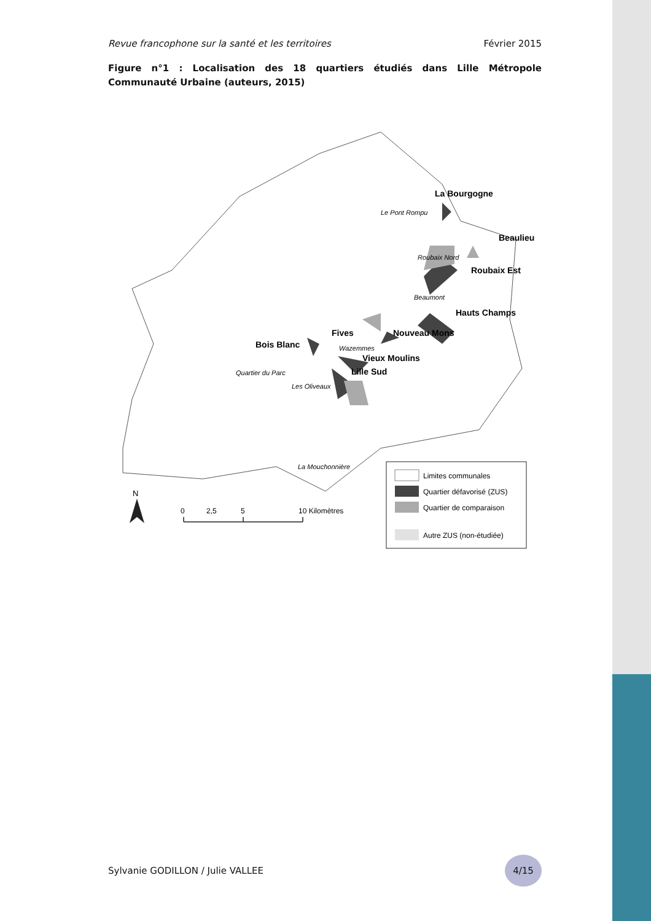Revue francophone sur la santé et les territoires Février 2015
Figure n°1 : Localisation des 18 quartiers étudiés dans Lille Métropole Communauté Urbaine (auteurs, 2015)
La Bourgogne
Le Pont Rompu
Beaulieu
Roubaix Nord
Roubaix Est
Beaumont
Hauts Champs
Fives
Nouveau Mons
Bois Blanc
Wazemmes
Vieux Moulins
Quartier du Parc
Lille Sud
Les Oliveaux
La Mouchonnière
N
0
2,5
5
10 Kilomètres
Limites communales
Quartier défavorisé (ZUS)
Quartier de comparaison
Autre ZUS (non-étudiée)
Sylvanie GODILLON / Julie VALLEE 4/15